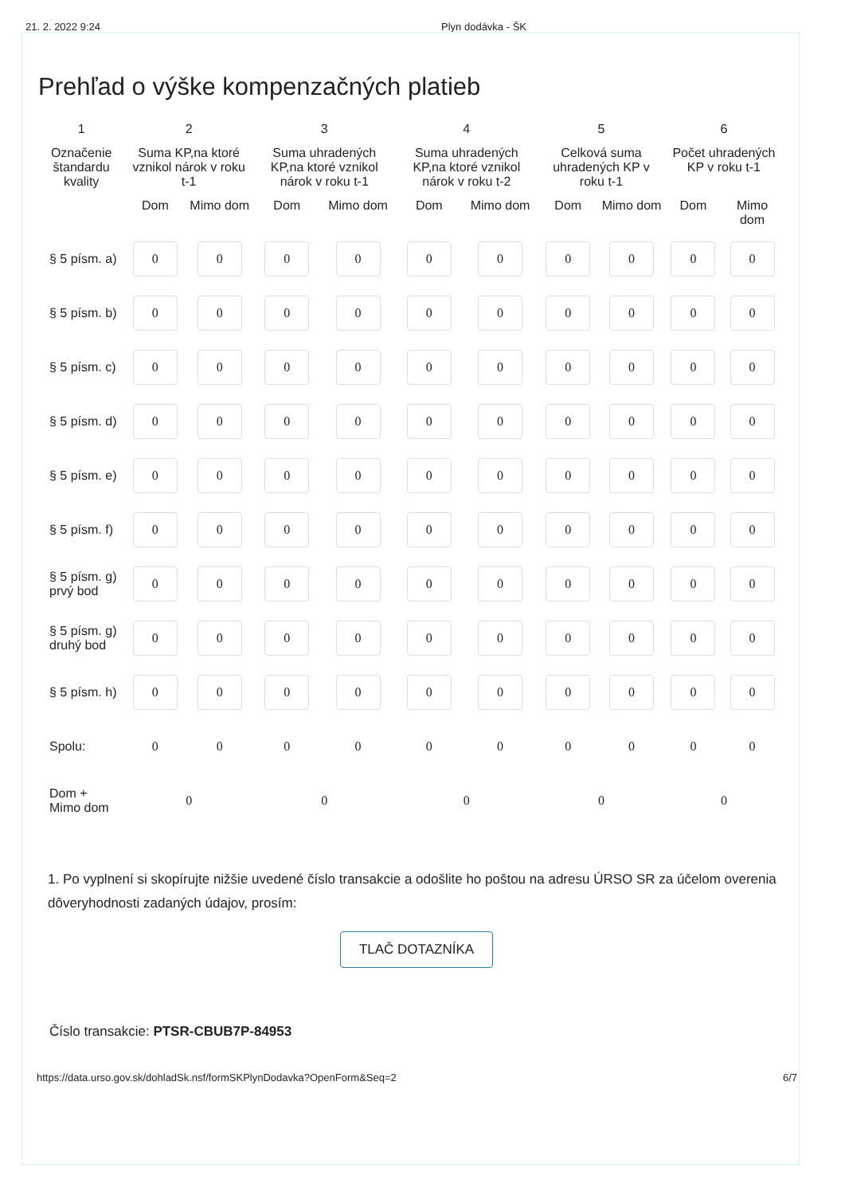21. 2. 2022 9:24 Plyn dodávka - ŠK
Prehľad o výške kompenzačných platieb
| 1 | 2 | | 3 | | 4 | | 5 | | 6 | |
| --- | --- | --- | --- | --- | --- | --- | --- | --- | --- | --- |
| Označenie štandardu kvality | Suma KP,na ktoré vznikol nárok v roku t-1 | | Suma uhradených KP,na ktoré vznikol nárok v roku t-1 | | Suma uhradených KP,na ktoré vznikol nárok v roku t-2 | | Celková suma uhradených KP v roku t-1 | | Počet uhradených KP v roku t-1 | |
| | Dom | Mimo dom | Dom | Mimo dom | Dom | Mimo dom | Dom | Mimo dom | Dom | Mimo dom |
| § 5 písm. a) | 0 | 0 | 0 | 0 | 0 | 0 | 0 | 0 | 0 | 0 |
| § 5 písm. b) | 0 | 0 | 0 | 0 | 0 | 0 | 0 | 0 | 0 | 0 |
| § 5 písm. c) | 0 | 0 | 0 | 0 | 0 | 0 | 0 | 0 | 0 | 0 |
| § 5 písm. d) | 0 | 0 | 0 | 0 | 0 | 0 | 0 | 0 | 0 | 0 |
| § 5 písm. e) | 0 | 0 | 0 | 0 | 0 | 0 | 0 | 0 | 0 | 0 |
| § 5 písm. f) | 0 | 0 | 0 | 0 | 0 | 0 | 0 | 0 | 0 | 0 |
| § 5 písm. g) prvý bod | 0 | 0 | 0 | 0 | 0 | 0 | 0 | 0 | 0 | 0 |
| § 5 písm. g) druhý bod | 0 | 0 | 0 | 0 | 0 | 0 | 0 | 0 | 0 | 0 |
| § 5 písm. h) | 0 | 0 | 0 | 0 | 0 | 0 | 0 | 0 | 0 | 0 |
| Spolu: | 0 | 0 | 0 | 0 | 0 | 0 | 0 | 0 | 0 | 0 |
| Dom + Mimo dom | 0 | | 0 | | 0 | | 0 | | 0 | |
1. Po vyplnení si skopírujte nižšie uvedené číslo transakcie a odošlite ho poštou na adresu ÚRSO SR za účelom overenia dôveryhodnosti zadaných údajov, prosím:
TLAČ DOTAZNÍKA
Číslo transakcie: PTSR-CBUB7P-84953
https://data.urso.gov.sk/dohladSk.nsf/formSKPlynDodavka?OpenForm&Seq=2 6/7